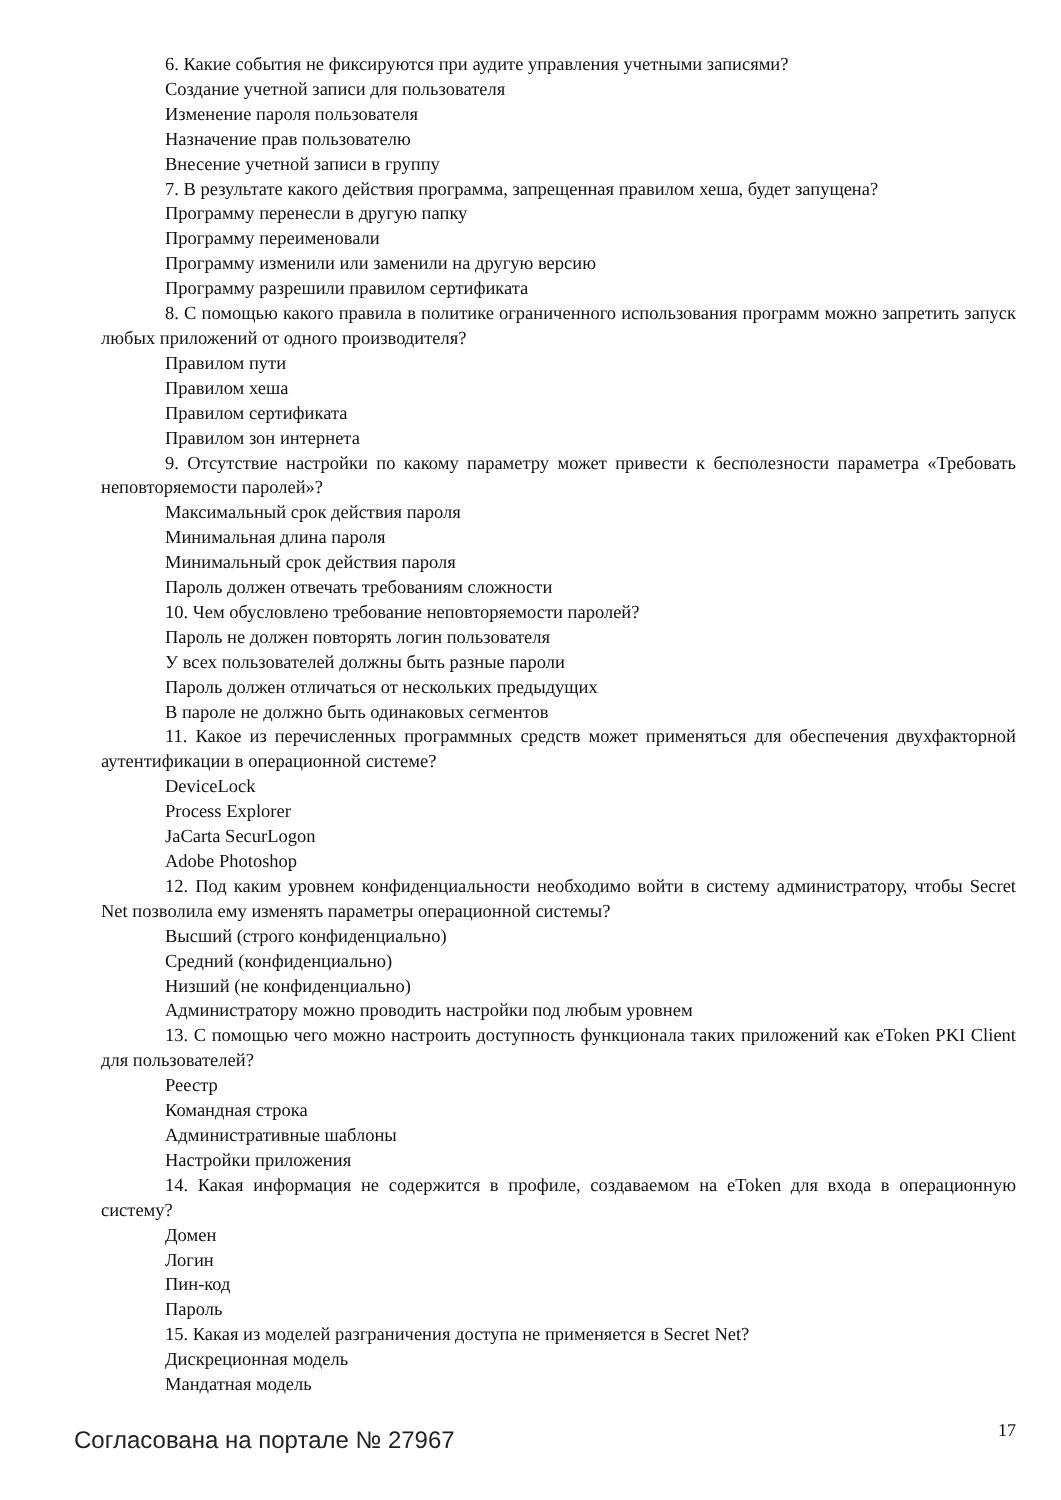6. Какие события не фиксируются при аудите управления учетными записями?
Создание учетной записи для пользователя
Изменение пароля пользователя
Назначение прав пользователю
Внесение учетной записи в группу
7. В результате какого действия программа, запрещенная правилом хеша, будет запущена?
Программу перенесли в другую папку
Программу переименовали
Программу изменили или заменили на другую версию
Программу разрешили правилом сертификата
8. С помощью какого правила в политике ограниченного использования программ можно запретить запуск любых приложений от одного производителя?
Правилом пути
Правилом хеша
Правилом сертификата
Правилом зон интернета
9. Отсутствие настройки по какому параметру может привести к бесполезности параметра «Требовать неповторяемости паролей»?
Максимальный срок действия пароля
Минимальная длина пароля
Минимальный срок действия пароля
Пароль должен отвечать требованиям сложности
10. Чем обусловлено требование неповторяемости паролей?
Пароль не должен повторять логин пользователя
У всех пользователей должны быть разные пароли
Пароль должен отличаться от нескольких предыдущих
В пароле не должно быть одинаковых сегментов
11. Какое из перечисленных программных средств может применяться для обеспечения двухфакторной аутентификации в операционной системе?
DeviceLock
Process Explorer
JaCarta SecurLogon
Adobe Photoshop
12. Под каким уровнем конфиденциальности необходимо войти в систему администратору, чтобы Secret Net позволила ему изменять параметры операционной системы?
Высший (строго конфиденциально)
Средний (конфиденциально)
Низший (не конфиденциально)
Администратору можно проводить настройки под любым уровнем
13. С помощью чего можно настроить доступность функционала таких приложений как eToken PKI Client для пользователей?
Реестр
Командная строка
Административные шаблоны
Настройки приложения
14. Какая информация не содержится в профиле, создаваемом на eToken для входа в операционную систему?
Домен
Логин
Пин-код
Пароль
15. Какая из моделей разграничения доступа не применяется в Secret Net?
Дискреционная модель
Мандатная модель
Согласована на портале № 27967 17